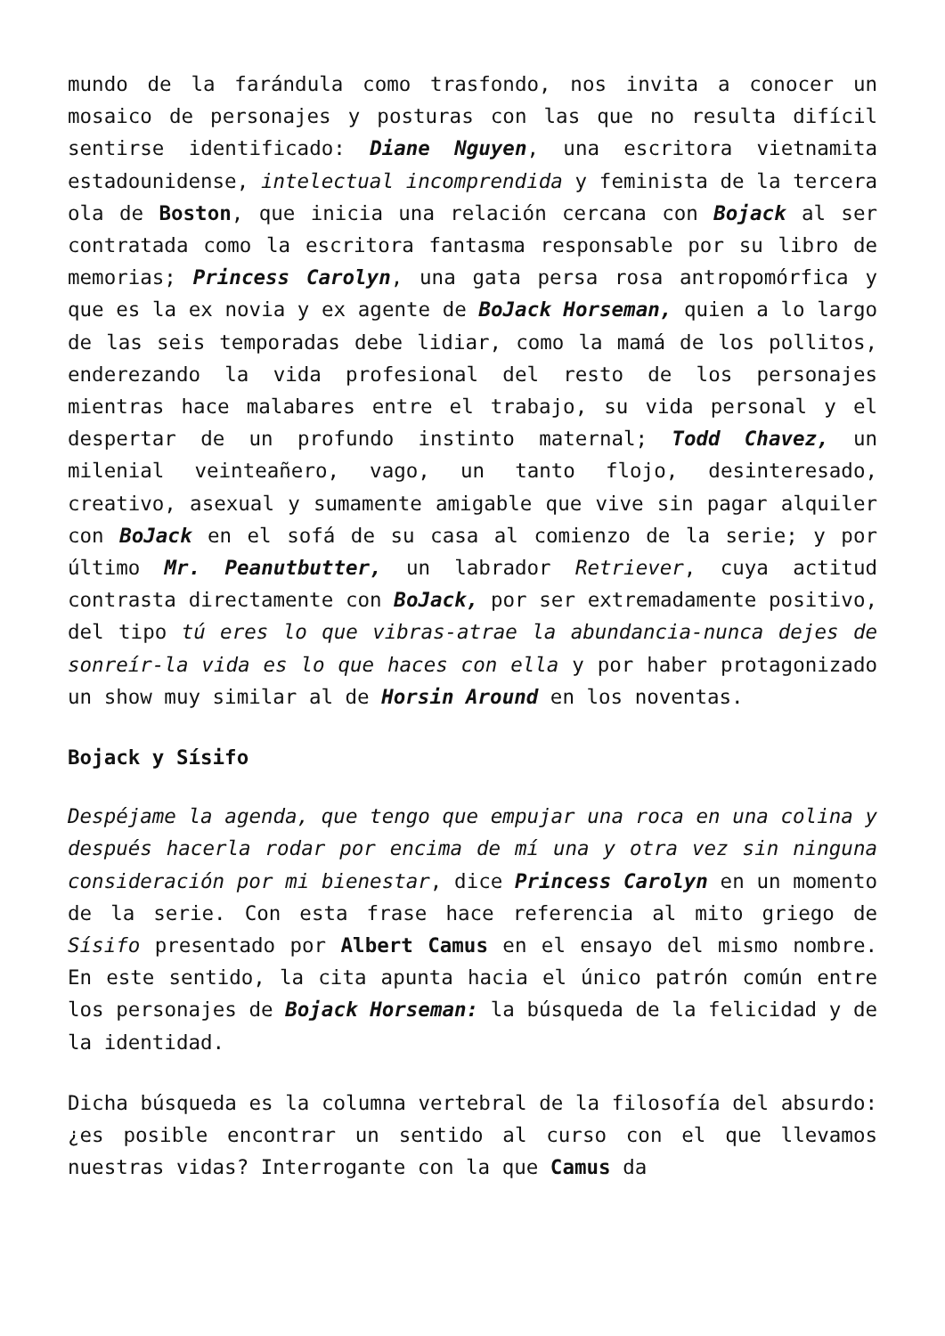mundo de la farándula como trasfondo, nos invita a conocer un mosaico de personajes y posturas con las que no resulta difícil sentirse identificado: Diane Nguyen, una escritora vietnamita estadounidense, intelectual incomprendida y feminista de la tercera ola de Boston, que inicia una relación cercana con Bojack al ser contratada como la escritora fantasma responsable por su libro de memorias; Princess Carolyn, una gata persa rosa antropomórfica y que es la ex novia y ex agente de BoJack Horseman, quien a lo largo de las seis temporadas debe lidiar, como la mamá de los pollitos, enderezando la vida profesional del resto de los personajes mientras hace malabares entre el trabajo, su vida personal y el despertar de un profundo instinto maternal; Todd Chavez, un milenial veinteañero, vago, un tanto flojo, desinteresado, creativo, asexual y sumamente amigable que vive sin pagar alquiler con BoJack en el sofá de su casa al comienzo de la serie; y por último Mr. Peanutbutter, un labrador Retriever, cuya actitud contrasta directamente con BoJack, por ser extremadamente positivo, del tipo tú eres lo que vibras-atrae la abundancia-nunca dejes de sonreír-la vida es lo que haces con ella y por haber protagonizado un show muy similar al de Horsin Around en los noventas.
Bojack y Sísifo
Despéjame la agenda, que tengo que empujar una roca en una colina y después hacerla rodar por encima de mí una y otra vez sin ninguna consideración por mi bienestar, dice Princess Carolyn en un momento de la serie. Con esta frase hace referencia al mito griego de Sísifo presentado por Albert Camus en el ensayo del mismo nombre. En este sentido, la cita apunta hacia el único patrón común entre los personajes de Bojack Horseman: la búsqueda de la felicidad y de la identidad.
Dicha búsqueda es la columna vertebral de la filosofía del absurdo: ¿es posible encontrar un sentido al curso con el que llevamos nuestras vidas? Interrogante con la que Camus da